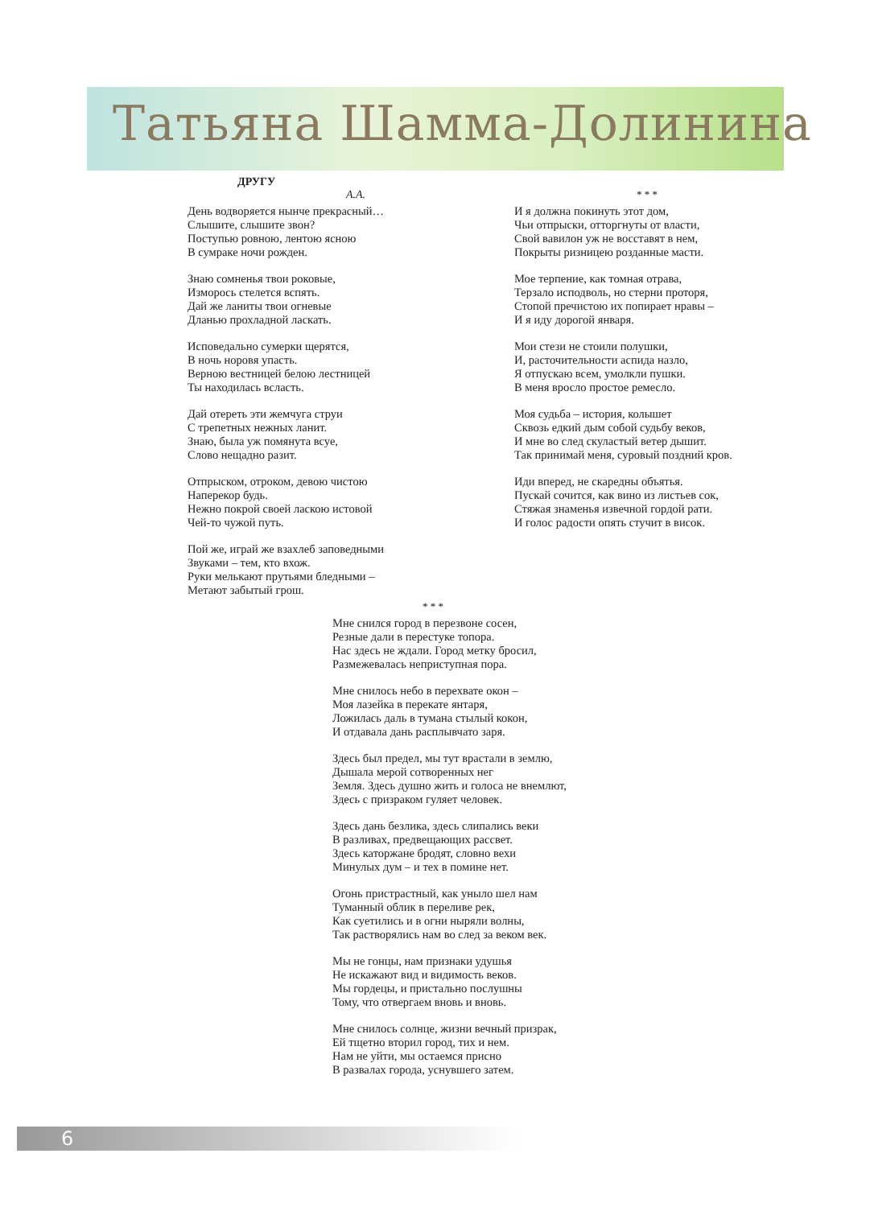Татьяна Шамма-Долинина
ДРУГУ
А.А.
День водворяется нынче прекрасный…
Слышите, слышите звон?
Поступью ровною, лентою ясною
В сумраке ночи рожден.
Знаю сомненья твои роковые,
Изморось стелется вспять.
Дай же ланиты твои огневые
Дланью прохладной ласкать.
Исповедально сумерки щерятся,
В ночь норовя упасть.
Верною вестницей белою лестницей
Ты находилась всласть.
Дай отереть эти жемчуга струи
С трепетных нежных ланит.
Знаю, была уж помянута всуе,
Слово нещадно разит.
Отпрыском, отроком, девою чистою
Наперекор будь.
Нежно покрой своей ласкою истовой
Чей-то чужой путь.
Пой же, играй же взахлеб заповедными
Звуками – тем, кто вхож.
Руки мелькают прутьями бледными –
Метают забытый грош.
* * *
И я должна покинуть этот дом,
Чьи отпрыски, отторгнуты от власти,
Свой вавилон уж не восставят в нем,
Покрыты ризницею розданные масти.
Мое терпение, как томная отрава,
Терзало исподволь, но стерни проторя,
Стопой пречистою их попирает нравы –
И я иду дорогой января.
Мои стези не стоили полушки,
И, расточительности аспида назло,
Я отпускаю всем, умолкли пушки.
В меня вросло простое ремесло.
Моя судьба – история, колышет
Сквозь едкий дым собой судьбу веков,
И мне во след скуластый ветер дышит.
Так принимай меня, суровый поздний кров.
Иди вперед, не скаредны объятья.
Пускай сочится, как вино из листьев сок,
Стяжая знаменья извечной гордой рати.
И голос радости опять стучит в висок.
* * *
Мне снился город в перезвоне сосен,
Резные дали в перестуке топора.
Нас здесь не ждали. Город метку бросил,
Размежевалась неприступная пора.
Мне снилось небо в перехвате окон –
Моя лазейка в перекате янтаря,
Ложилась даль в тумана стылый кокон,
И отдавала дань расплывчато заря.
Здесь был предел, мы тут врастали в землю,
Дышала мерой сотворенных нег
Земля. Здесь душно жить и голоса не внемлют,
Здесь с призраком гуляет человек.
Здесь дань безлика, здесь слипались веки
В разливах, предвещающих рассвет.
Здесь каторжане бродят, словно вехи
Минулых дум – и тех в помине нет.
Огонь пристрастный, как уныло шел нам
Туманный облик в переливе рек,
Как суетились и в огни ныряли волны,
Так растворялись нам во след за веком век.
Мы не гонцы, нам признаки удушья
Не искажают вид и видимость веков.
Мы гордецы, и пристально послушны
Тому, что отвергаем вновь и вновь.
Мне снилось солнце, жизни вечный призрак,
Ей тщетно вторил город, тих и нем.
Нам не уйти, мы остаемся присно
В развалах города, уснувшего затем.
6